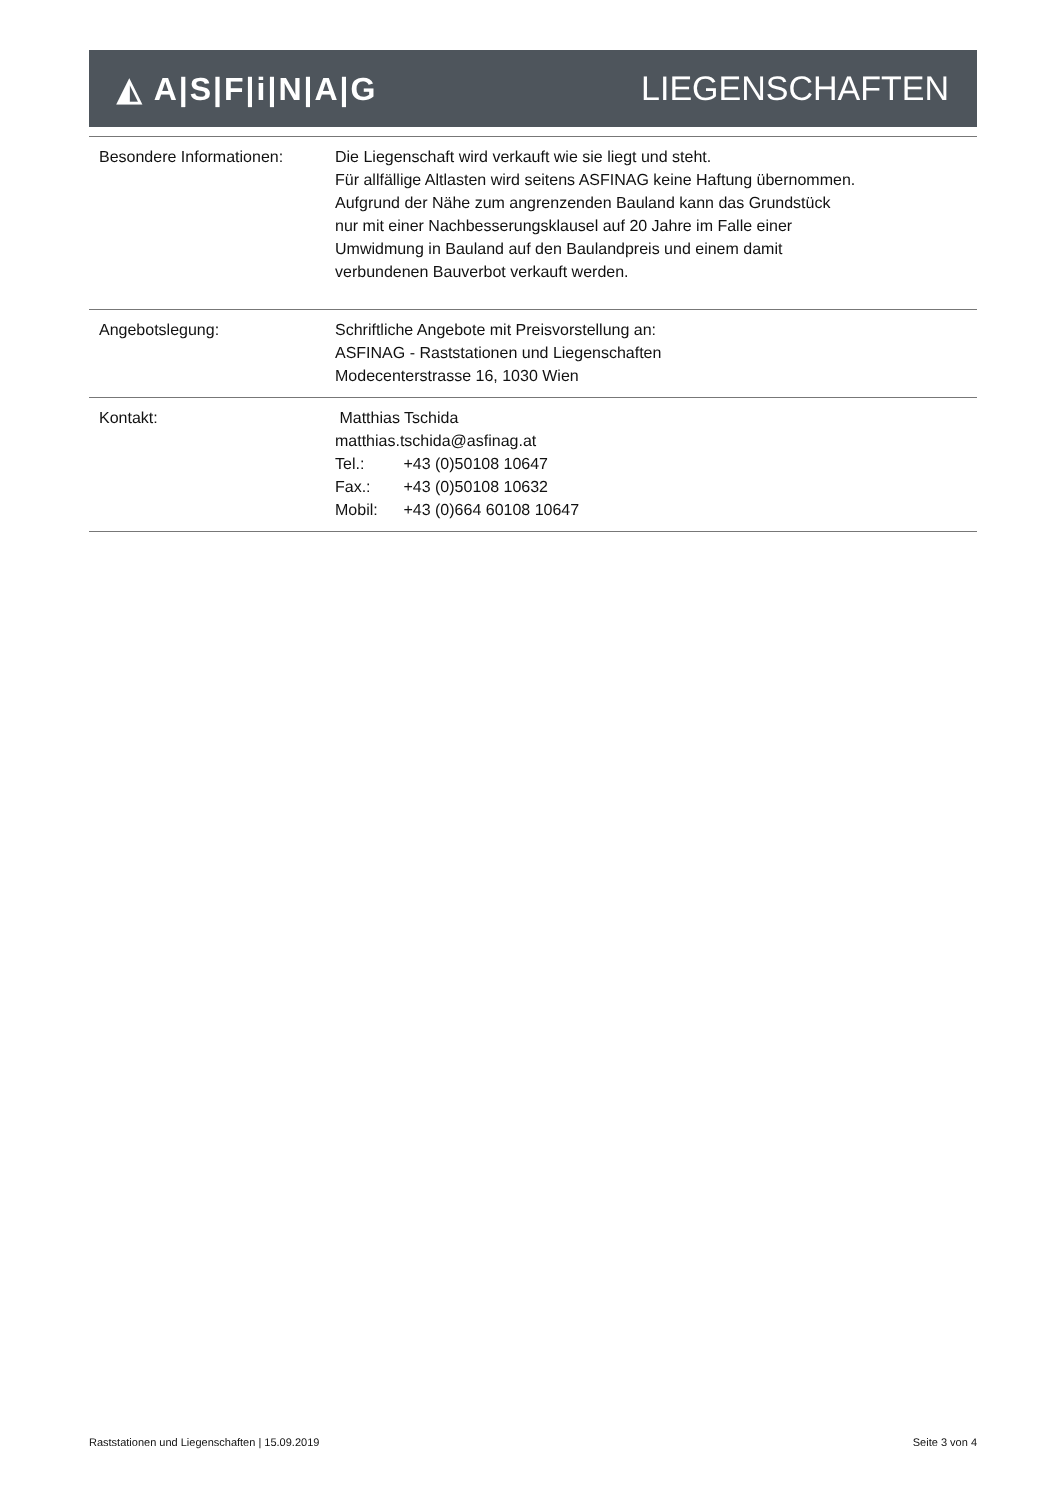◭ A|S|F|i|N|A|G LIEGENSCHAFTEN
| Besondere Informationen: | Die Liegenschaft wird verkauft wie sie liegt und steht. Für allfällige Altlasten wird seitens ASFINAG keine Haftung übernommen. Aufgrund der Nähe zum angrenzenden Bauland kann das Grundstück nur mit einer Nachbesserungsklausel auf 20 Jahre im Falle einer Umwidmung in Bauland auf den Baulandpreis und einem damit verbundenen Bauverbot verkauft werden. |
| Angebotslegung: | Schriftliche Angebote mit Preisvorstellung an: ASFINAG - Raststationen und Liegenschaften Modecenterstrasse 16, 1030 Wien |
| Kontakt: | Matthias Tschida matthias.tschida@asfinag.at Tel.: +43 (0)50108 10647 Fax.: +43 (0)50108 10632 Mobil: +43 (0)664 60108 10647 |
Raststationen und Liegenschaften | 15.09.2019 Seite 3 von 4